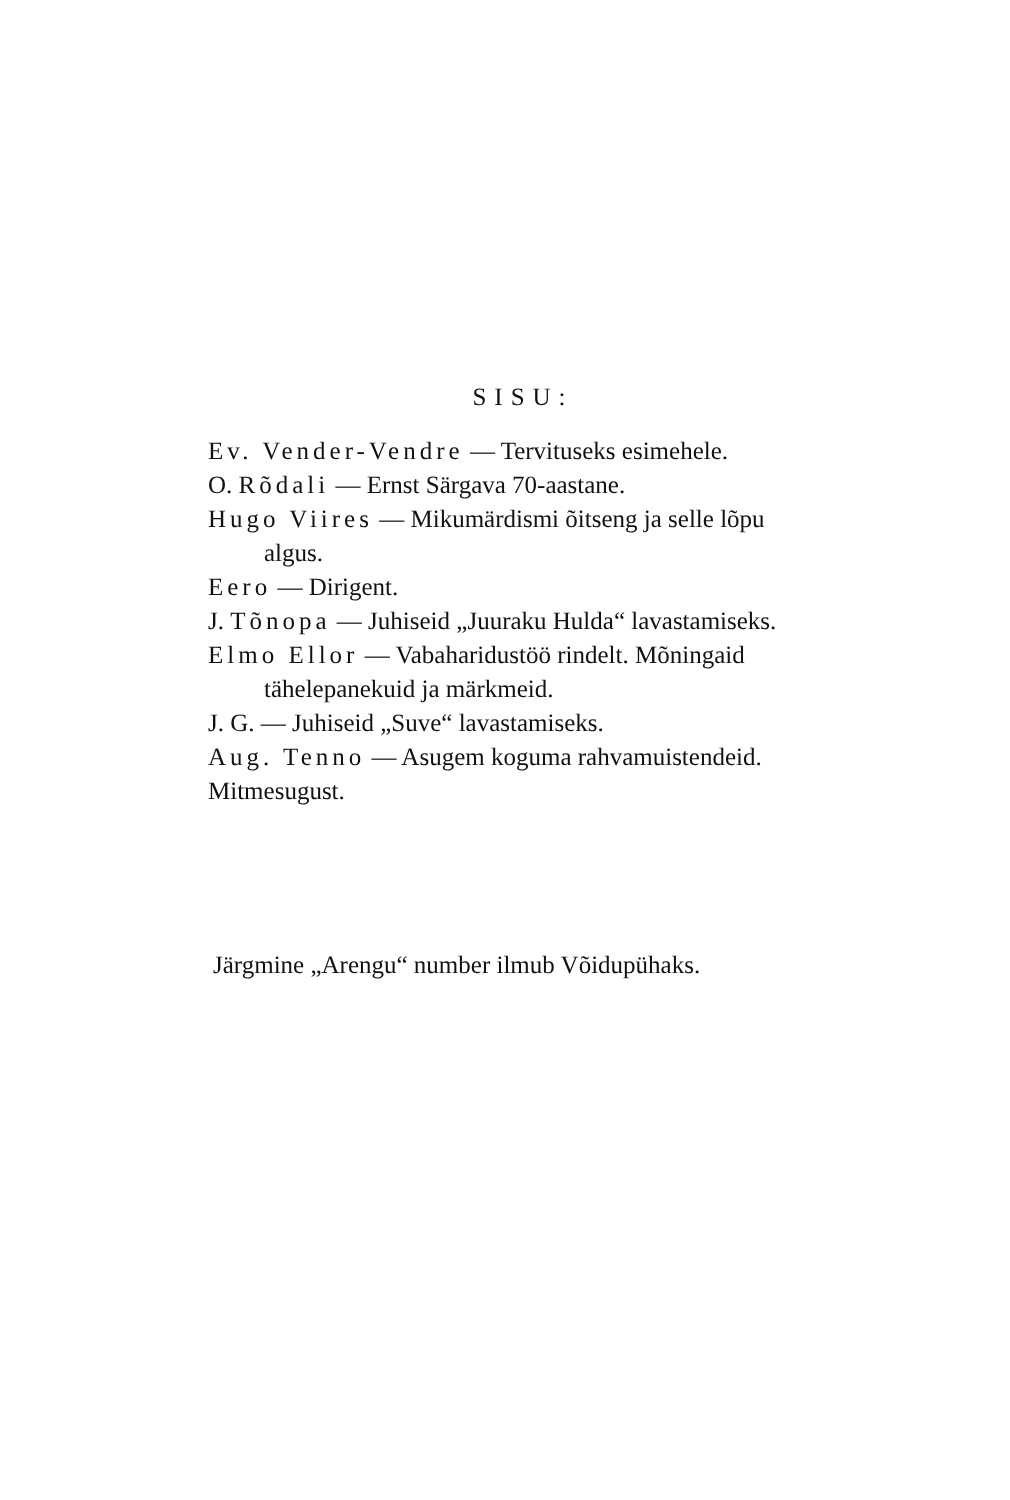SISU:
Ev. Vender-Vendre — Tervituseks esimehele.
O. Rõdali — Ernst Särgava 70-aastane.
Hugo Viires — Mikumärdismi õitseng ja selle lõpu algus.
Eero — Dirigent.
J. Tõnopa — Juhiseid „Juuraku Hulda“ lavastamiseks.
Elmo Ellor — Vabaharidustöö rindelt. Mõningaid tähelepanekuid ja märkmeid.
J. G. — Juhiseid „Suve“ lavastamiseks.
Aug. Tenno — Asugem koguma rahvamuistendeid.
Mitmesugust.
Järgmine „Arengu“ number ilmub Võidupühaks.